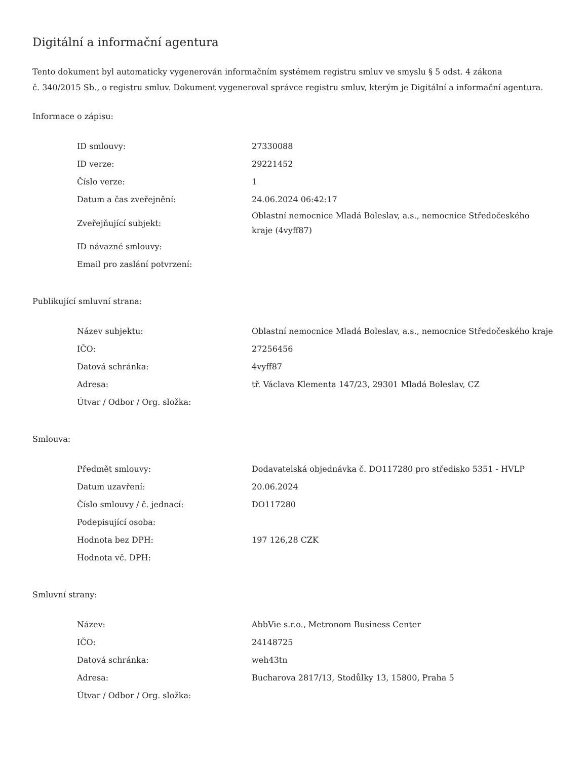Digitální a informační agentura
Tento dokument byl automaticky vygenerován informačním systémem registru smluv ve smyslu § 5 odst. 4 zákona
č. 340/2015 Sb., o registru smluv. Dokument vygeneroval správce registru smluv, kterým je Digitální a informační agentura.
Informace o zápisu:
| ID smlouvy: | 27330088 |
| ID verze: | 29221452 |
| Číslo verze: | 1 |
| Datum a čas zveřejnění: | 24.06.2024 06:42:17 |
| Zveřejňující subjekt: | Oblastní nemocnice Mladá Boleslav, a.s., nemocnice Středočeského kraje (4vyff87) |
| ID návazné smlouvy: | |
| Email pro zaslání potvrzení: | |
Publikující smluvní strana:
| Název subjektu: | Oblastní nemocnice Mladá Boleslav, a.s., nemocnice Středočeského kraje |
| IČO: | 27256456 |
| Datová schránka: | 4vyff87 |
| Adresa: | tř. Václava Klementa 147/23, 29301 Mladá Boleslav, CZ |
| Útvar / Odbor / Org. složka: | |
Smlouva:
| Předmět smlouvy: | Dodavatelská objednávka č. DO117280 pro středisko 5351 - HVLP |
| Datum uzavření: | 20.06.2024 |
| Číslo smlouvy / č. jednací: | DO117280 |
| Podepisující osoba: | |
| Hodnota bez DPH: | 197 126,28 CZK |
| Hodnota vč. DPH: | |
Smluvní strany:
| Název: | AbbVie s.r.o., Metronom Business Center |
| IČO: | 24148725 |
| Datová schránka: | weh43tn |
| Adresa: | Bucharova 2817/13, Stodůlky 13, 15800, Praha 5 |
| Útvar / Odbor / Org. složka: | |